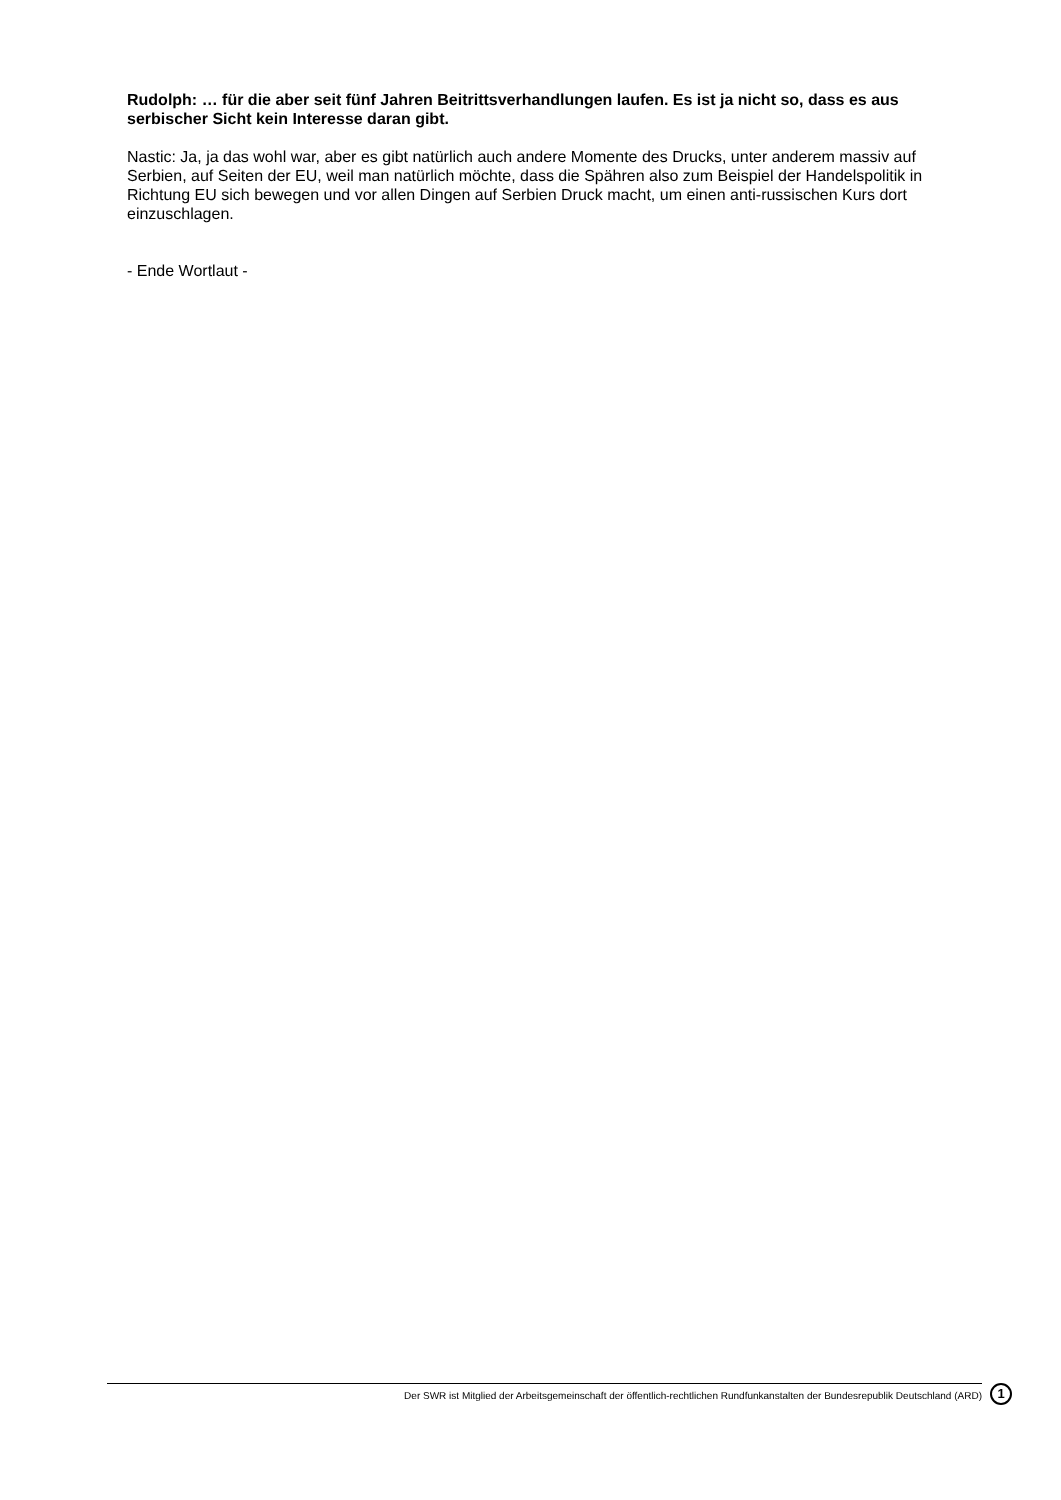Rudolph: … für die aber seit fünf Jahren Beitrittsverhandlungen laufen. Es ist ja nicht so, dass es aus serbischer Sicht kein Interesse daran gibt.
Nastic: Ja, ja das wohl war, aber es gibt natürlich auch andere Momente des Drucks, unter anderem massiv auf Serbien, auf Seiten der EU, weil man natürlich möchte, dass die Spähren also zum Beispiel der Handelspolitik in Richtung EU sich bewegen und vor allen Dingen auf Serbien Druck macht, um einen anti-russischen Kurs dort einzuschlagen.
- Ende Wortlaut -
Der SWR ist Mitglied der Arbeitsgemeinschaft der öffentlich-rechtlichen Rundfunkanstalten der Bundesrepublik Deutschland (ARD) 1